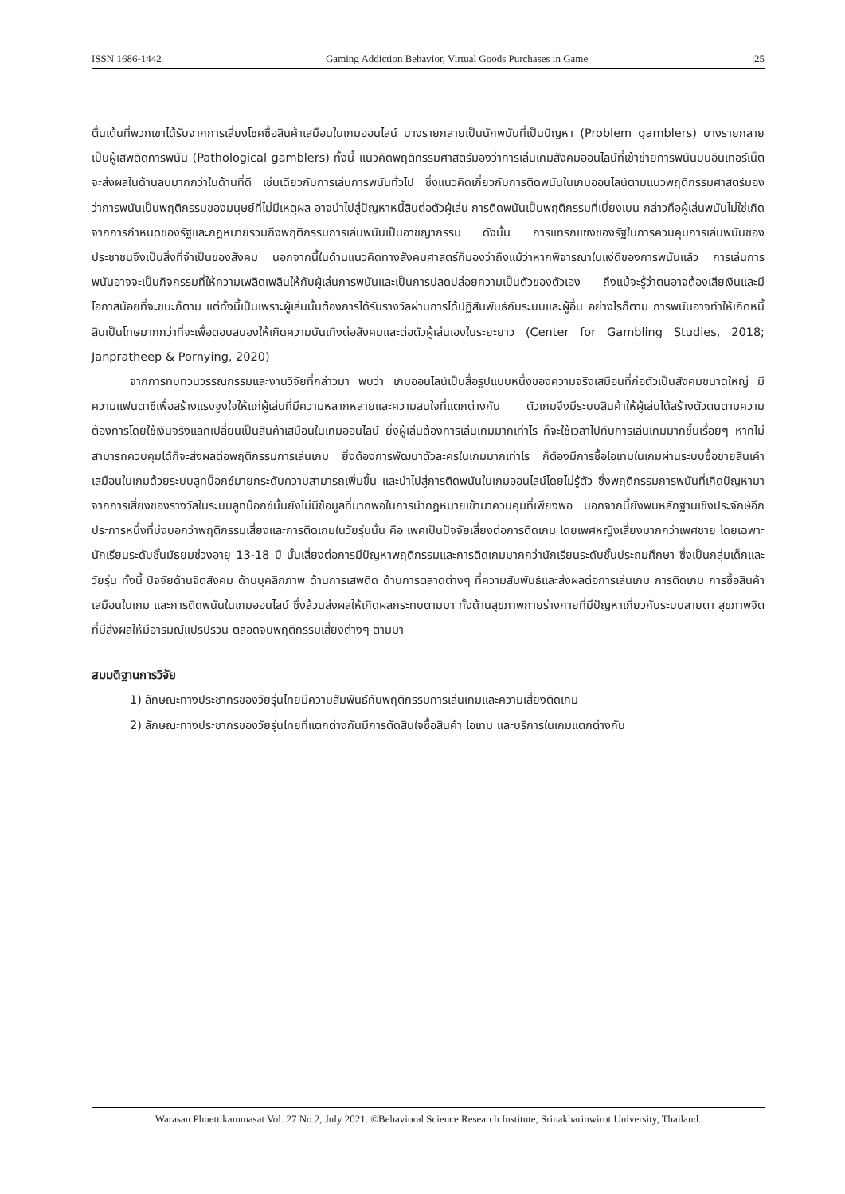ISSN 1686-1442 Gaming Addiction Behavior, Virtual Goods Purchases in Game |25
ตื่นเต้นที่พวกเขาได้รับจากการเสี่ยงโชคซื้อสินค้าเสมือนในเกมออนไลน์ บางรายกลายเป็นนักพนันที่เป็นปัญหา (Problem gamblers) บางรายกลายเป็นผู้เสพติดการพนัน (Pathological gamblers) ทั้งนี้ แนวคิดพฤติกรรมศาสตร์มองว่าการเล่นเกมสังคมออนไลน์ที่เข้าข่ายการพนันบนอินเทอร์เน็ตจะส่งผลในด้านลบมากกว่าในด้านที่ดี เช่นเดียวกับการเล่นการพนันทั่วไป ซึ่งแนวคิดเกี่ยวกับการติดพนันในเกมออนไลน์ตามแนวพฤติกรรมศาสตร์มองว่าการพนันเป็นพฤติกรรมของมนุษย์ที่ไม่มีเหตุผล อาจนำไปสู่ปัญหาหนี้สินต่อตัวผู้เล่น การติดพนันเป็นพฤติกรรมที่เบี่ยงเบน กล่าวคือผู้เล่นพนันไม่ใช่เกิดจากการกำหนดของรัฐและกฎหมายรวมถึงพฤติกรรมการเล่นพนันเป็นอาชญากรรม ดังนั้น การแทรกแซงของรัฐในการควบคุมการเล่นพนันของประชาชนจึงเป็นสิ่งที่จำเป็นของสังคม นอกจากนี้ในด้านแนวคิดทางสังคมศาสตร์ก็มองว่าถึงแม้ว่าหากพิจารณาในแง่ดีของการพนันแล้ว การเล่นการพนันอาจจะเป็นกิจกรรมที่ให้ความเพลิดเพลินให้กับผู้เล่นการพนันและเป็นการปลดปล่อยความเป็นตัวของตัวเอง ถึงแม้จะรู้ว่าตนอาจต้องเสียเงินและมีโอกาสน้อยที่จะชนะก็ตาม แต่ทั้งนี้เป็นเพราะผู้เล่นนั้นต้องการได้รับรางวัลผ่านการได้ปฏิสัมพันธ์กับระบบและผู้อื่น อย่างไรก็ตาม การพนันอาจทำให้เกิดหนี้สินเป็นโทษมากกว่าที่จะเพื่อตอบสนองให้เกิดความบันเทิงต่อสังคมและต่อตัวผู้เล่นเองในระยะยาว (Center for Gambling Studies, 2018; Janpratheep & Pornying, 2020)
จากการทบทวนวรรณกรรมและงานวิจัยที่กล่าวมา พบว่า เกมออนไลน์เป็นสื่อรูปแบบหนึ่งของความจริงเสมือนที่ก่อตัวเป็นสังคมขนาดใหญ่ มีความแฟนตาซีเพื่อสร้างแรงจูงใจให้แก่ผู้เล่นที่มีความหลากหลายและความสนใจที่แตกต่างกัน ตัวเกมจึงมีระบบสินค้าให้ผู้เล่นได้สร้างตัวตนตามความต้องการโดยใช้เงินจริงแลกเปลี่ยนเป็นสินค้าเสมือนในเกมออนไลน์ ยิ่งผู้เล่นต้องการเล่นเกมมากเท่าไร ก็จะใช้เวลาไปกับการเล่นเกมมากขึ้นเรื่อยๆ หากไม่สามารถควบคุมได้ก็จะส่งผลต่อพฤติกรรมการเล่นเกม ยิ่งต้องการพัฒนาตัวละครในเกมมากเท่าไร ก็ต้องมีการซื้อไอเทมในเกมผ่านระบบซื้อขายสินเค้าเสมือนในเกมด้วยระบบลูทบ็อกซ์มายกระดับความสามารถเพิ่มขึ้น และนำไปสู่การติดพนันในเกมออนไลน์โดยไม่รู้ตัว ซึ่งพฤติกรรมการพนันที่เกิดปัญหามาจากการเสี่ยงของรางวัลในระบบลูทบ็อกซ์นั้นยังไม่มีข้อมูลที่มากพอในการนำกฎหมายเข้ามาควบคุมที่เพียงพอ นอกจากนี้ยังพบหลักฐานเชิงประจักษ์อีกประการหนึ่งที่บ่งบอกว่าพฤติกรรมเสี่ยงและการติดเกมในวัยรุ่นนั้น คือ เพศเป็นปัจจัยเสี่ยงต่อการติดเกม โดยเพศหญิงเสี่ยงมากกว่าเพศชาย โดยเฉพาะนักเรียนระดับชั้นมัธยมช่วงอายุ 13-18 ปี นั้นเสี่ยงต่อการมีปัญหาพฤติกรรมและการติดเกมมากกว่านักเรียนระดับชั้นประถมศึกษา ซึ่งเป็นกลุ่มเด็กและวัยรุ่น ทั้งนี้ ปัจจัยด้านจิตสังคม ด้านบุคลิกภาพ ด้านการเสพติด ด้านการตลาดต่างๆ ที่ความสัมพันธ์และส่งผลต่อการเล่นเกม การติดเกม การซื้อสินค้าเสมือนในเกม และการติดพนันในเกมออนไลน์ ซึ่งล้วนส่งผลให้เกิดผลกระทบตามมา ทั้งด้านสุขภาพกายร่างกายที่มีปัญหาเกี่ยวกับระบบสายตา สุขภาพจิตที่มีส่งผลให้มีอารมณ์แปรปรวน ตลอดจนพฤติกรรมเสี่ยงต่างๆ ตามมา
สมมติฐานการวิจัย
1) ลักษณะทางประชากรของวัยรุ่นไทยมีความสัมพันธ์กับพฤติกรรมการเล่นเกมและความเสี่ยงติดเกม
2) ลักษณะทางประชากรของวัยรุ่นไทยที่แตกต่างกันมีการตัดสินใจซื้อสินค้า ไอเทม และบริการในเกมแตกต่างกัน
Warasan Phuettikammasat Vol. 27 No.2, July 2021. ©Behavioral Science Research Institute, Srinakharinwirot University, Thailand.